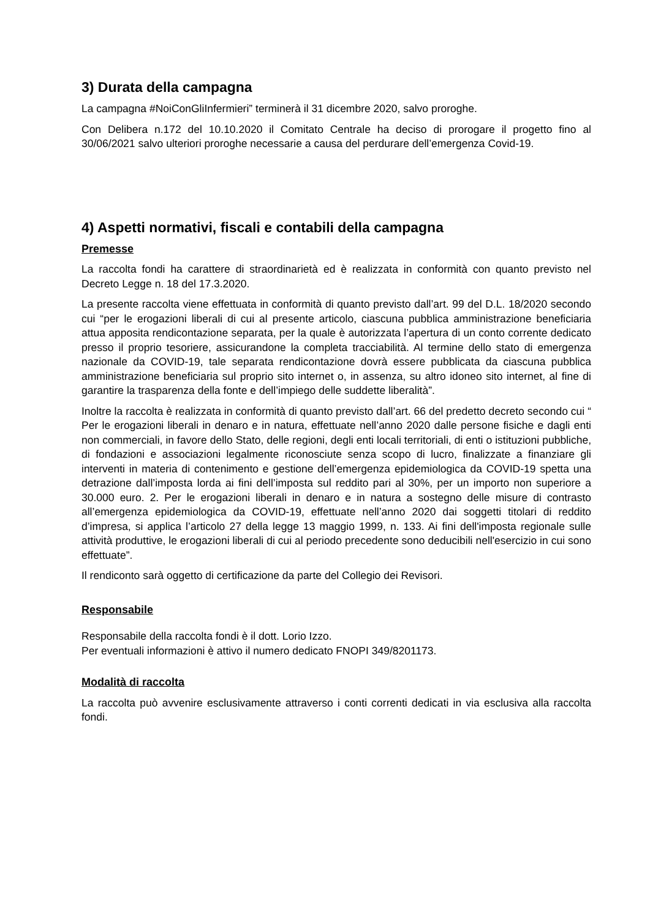3) Durata della campagna
La campagna #NoiConGliInfermieri” terminerà il 31 dicembre 2020, salvo proroghe.
Con Delibera n.172 del 10.10.2020 il Comitato Centrale ha deciso di prorogare il progetto fino al 30/06/2021 salvo ulteriori proroghe necessarie a causa del perdurare dell’emergenza Covid-19.
4) Aspetti normativi, fiscali e contabili della campagna
Premesse
La raccolta fondi ha carattere di straordinarietà ed è realizzata in conformità con quanto previsto nel Decreto Legge n. 18 del 17.3.2020.
La presente raccolta viene effettuata in conformità di quanto previsto dall’art. 99 del D.L. 18/2020 secondo cui “per le erogazioni liberali di cui al presente articolo, ciascuna pubblica amministrazione beneficiaria attua apposita rendicontazione separata, per la quale è autorizzata l’apertura di un conto corrente dedicato presso il proprio tesoriere, assicurandone la completa tracciabilità. Al termine dello stato di emergenza nazionale da COVID-19, tale separata rendicontazione dovrà essere pubblicata da ciascuna pubblica amministrazione beneficiaria sul proprio sito internet o, in assenza, su altro idoneo sito internet, al fine di garantire la trasparenza della fonte e dell’impiego delle suddette liberalità”.
Inoltre la raccolta è realizzata in conformità di quanto previsto dall’art. 66 del predetto decreto secondo cui “ Per le erogazioni liberali in denaro e in natura, effettuate nell’anno 2020 dalle persone fisiche e dagli enti non commerciali, in favore dello Stato, delle regioni, degli enti locali territoriali, di enti o istituzioni pubbliche, di fondazioni e associazioni legalmente riconosciute senza scopo di lucro, finalizzate a finanziare gli interventi in materia di contenimento e gestione dell’emergenza epidemiologica da COVID-19 spetta una detrazione dall’imposta lorda ai fini dell’imposta sul reddito pari al 30%, per un importo non superiore a 30.000 euro. 2. Per le erogazioni liberali in denaro e in natura a sostegno delle misure di contrasto all’emergenza epidemiologica da COVID-19, effettuate nell’anno 2020 dai soggetti titolari di reddito d’impresa, si applica l’articolo 27 della legge 13 maggio 1999, n. 133. Ai fini dell'imposta regionale sulle attività produttive, le erogazioni liberali di cui al periodo precedente sono deducibili nell'esercizio in cui sono effettuate”.
Il rendiconto sarà oggetto di certificazione da parte del Collegio dei Revisori.
Responsabile
Responsabile della raccolta fondi è il dott. Lorio Izzo.
Per eventuali informazioni è attivo il numero dedicato FNOPI 349/8201173.
Modalità di raccolta
La raccolta può avvenire esclusivamente attraverso i conti correnti dedicati in via esclusiva alla raccolta fondi.